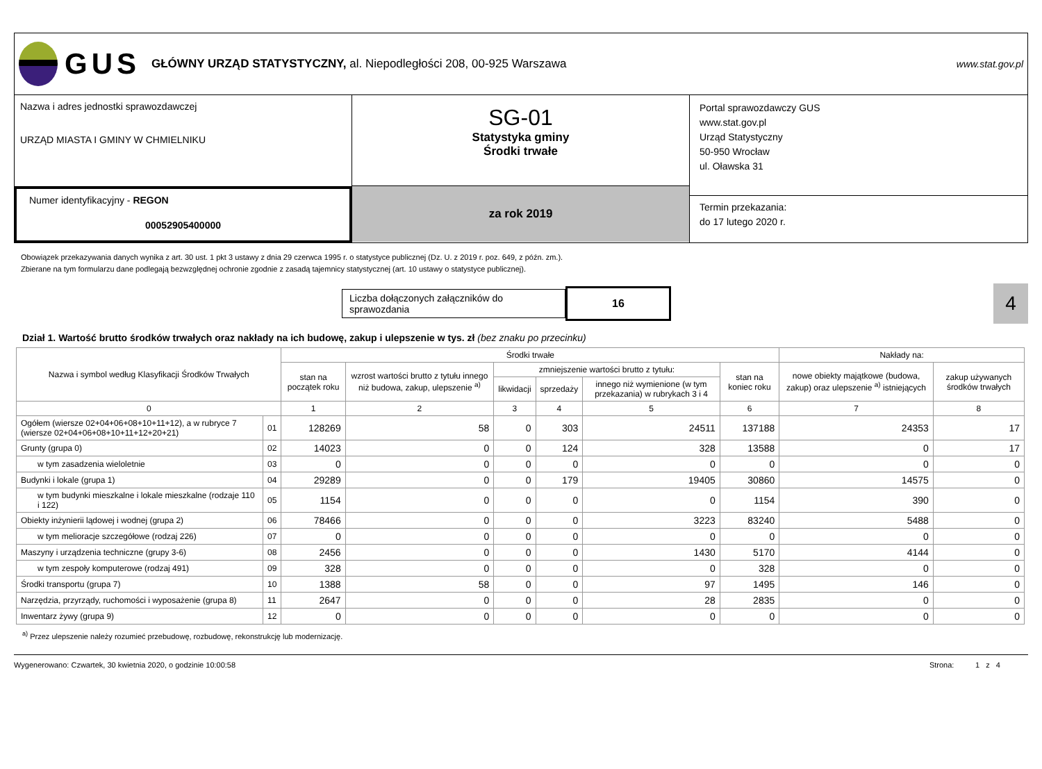GUS
GŁÓWNY URZĄD STATYSTYCZNY, al. Niepodległości 208, 00-925 Warszawa
www.stat.gov.pl
Nazwa i adres jednostki sprawozdawczej
URZĄD MIASTA I GMINY W CHMIELNIKU
Numer identyfikacyjny - REGON
00052905400000
SG-01
Statystyka gminy
Środki trwałe
za rok 2019
Portal sprawozdawczy GUS
www.stat.gov.pl
Urząd Statystyczny
50-950 Wrocław
ul. Oławska 31
Termin przekazania:
do 17 lutego 2020 r.
Obowiązek przekazywania danych wynika z art. 30 ust. 1 pkt 3 ustawy z dnia 29 czerwca 1995 r. o statystyce publicznej (Dz. U. z 2019 r. poz. 649, z późn. zm.).
Zbierane na tym formularzu dane podlegają bezwzględnej ochronie zgodnie z zasadą tajemnicy statystycznej (art. 10 ustawy o statystyce publicznej).
Liczba dołączonych załączników do sprawozdania
16
4
Dział 1. Wartość brutto środków trwałych oraz nakłady na ich budowę, zakup i ulepszenie w tys. zł (bez znaku po przecinku)
| Nazwa i symbol według Klasyfikacji Środków Trwałych | | Środki trwałe | | | | | | Nakłady na: | |
| --- | --- | --- | --- | --- | --- | --- | --- | --- | --- |
| | | stan na początek roku | wzrost wartości brutto z tytułu innego niż budowa, zakup, ulepszenie <sup>a)</sup> | zmniejszenie wartości brutto z tytułu: | | | stan na koniec roku | nowe obiekty majątkowe (budowa, zakup) oraz ulepszenie <sup>a)</sup> istniejących | zakup używanych środków trwałych |
| | | | | likwidacji | sprzedaży | innego niż wymienione (w tym przekazania) w rubrykach 3 i 4 | | | |
| 0 | | 1 | 2 | 3 | 4 | 5 | 6 | 7 | 8 |
| Ogółem (wiersze 02+04+06+08+10+11+12), a w rubryce 7 (wiersze 02+04+06+08+10+11+12+20+21) | 01 | 128269 | 58 | 0 | 303 | 24511 | 137188 | 24353 | 17 |
| Grunty (grupa 0) | 02 | 14023 | 0 | 0 | 124 | 328 | 13588 | 0 | 17 |
| w tym zasadzenia wieloletnie | 03 | 0 | 0 | 0 | 0 | 0 | 0 | 0 | 0 |
| Budynki i lokale (grupa 1) | 04 | 29289 | 0 | 0 | 179 | 19405 | 30860 | 14575 | 0 |
| w tym budynki mieszkalne i lokale mieszkalne (rodzaje 110 i 122) | 05 | 1154 | 0 | 0 | 0 | 0 | 1154 | 390 | 0 |
| Obiekty inżynierii lądowej i wodnej (grupa 2) | 06 | 78466 | 0 | 0 | 0 | 3223 | 83240 | 5488 | 0 |
| w tym melioracje szczegółowe (rodzaj 226) | 07 | 0 | 0 | 0 | 0 | 0 | 0 | 0 | 0 |
| Maszyny i urządzenia techniczne (grupy 3-6) | 08 | 2456 | 0 | 0 | 0 | 1430 | 5170 | 4144 | 0 |
| w tym zespoły komputerowe (rodzaj 491) | 09 | 328 | 0 | 0 | 0 | 0 | 328 | 0 | 0 |
| Środki transportu (grupa 7) | 10 | 1388 | 58 | 0 | 0 | 97 | 1495 | 146 | 0 |
| Narzędzia, przyrządy, ruchomości i wyposażenie (grupa 8) | 11 | 2647 | 0 | 0 | 0 | 28 | 2835 | 0 | 0 |
| Inwentarz żywy (grupa 9) | 12 | 0 | 0 | 0 | 0 | 0 | 0 | 0 | 0 |
<sup>a)</sup> Przez ulepszenie należy rozumieć przebudowę, rozbudowę, rekonstrukcję lub modernizację.
Wygenerowano: Czwartek, 30 kwietnia 2020, o godzinie 10:00:58 Strona: 1 z 4